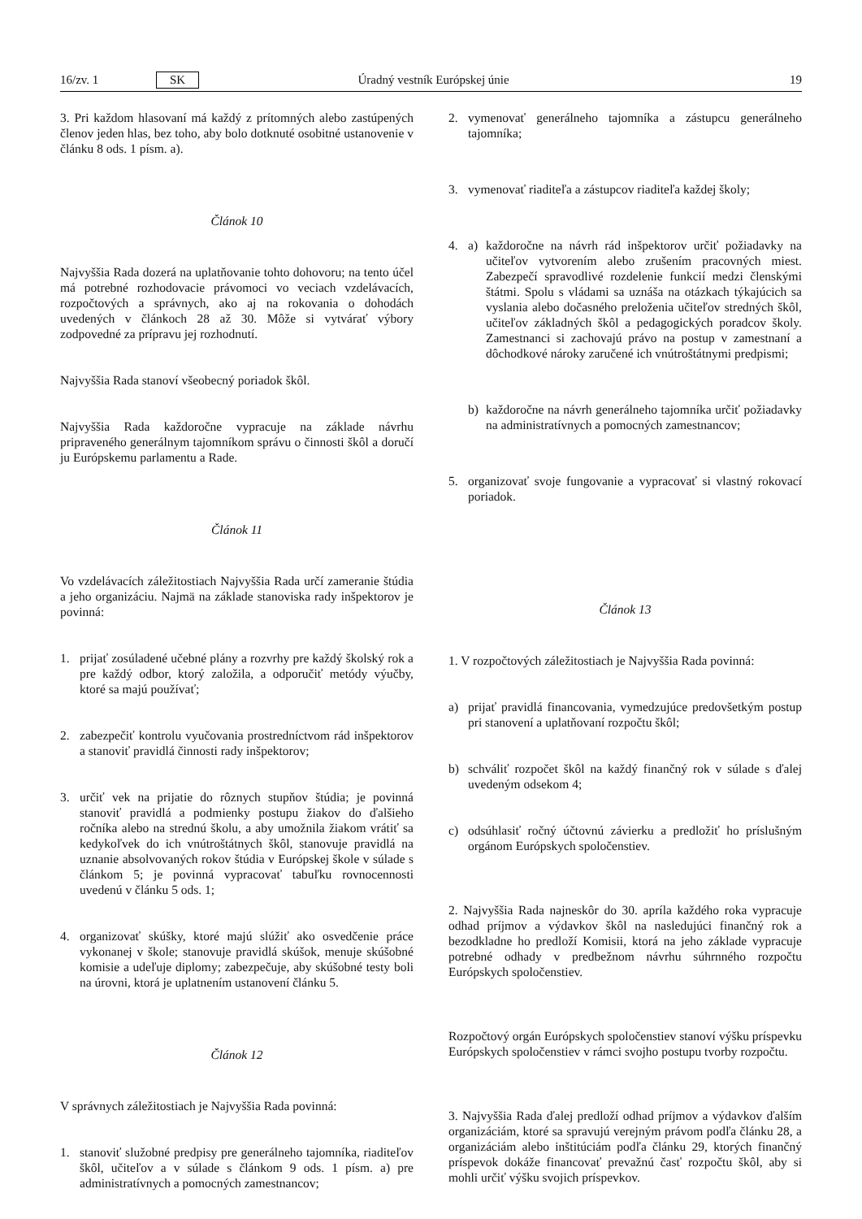16/zv. 1 SK Úradný vestník Európskej únie 19
3. Pri každom hlasovaní má každý z prítomných alebo zastúpených členov jeden hlas, bez toho, aby bolo dotknuté osobitné ustanovenie v článku 8 ods. 1 písm. a).
Článok 10
Najvyššia Rada dozerá na uplatňovanie tohto dohovoru; na tento účel má potrebné rozhodovacie právomoci vo veciach vzdelávacích, rozpočtových a správnych, ako aj na rokovania o dohodách uvedených v článkoch 28 až 30. Môže si vytvárať výbory zodpovedné za prípravu jej rozhodnutí.
Najvyššia Rada stanoví všeobecný poriadok škôl.
Najvyššia Rada každoročne vypracuje na základe návrhu pripraveného generálnym tajomníkom správu o činnosti škôl a doručí ju Európskemu parlamentu a Rade.
Článok 11
Vo vzdelávacích záležitostiach Najvyššia Rada určí zameranie štúdia a jeho organizáciu. Najmä na základe stanoviska rady inšpektorov je povinná:
1. prijať zosúladené učebné plány a rozvrhy pre každý školský rok a pre každý odbor, ktorý založila, a odporučiť metódy výučby, ktoré sa majú používať;
2. zabezpečiť kontrolu vyučovania prostredníctvom rád inšpektorov a stanoviť pravidlá činnosti rady inšpektorov;
3. určiť vek na prijatie do rôznych stupňov štúdia; je povinná stanoviť pravidlá a podmienky postupu žiakov do ďalšieho ročníka alebo na strednú školu, a aby umožnila žiakom vrátiť sa kedykoľvek do ich vnútroštátnych škôl, stanovuje pravidlá na uznanie absolvovaných rokov štúdia v Európskej škole v súlade s článkom 5; je povinná vypracovať tabuľku rovnocennosti uvedenú v článku 5 ods. 1;
4. organizovať skúšky, ktoré majú slúžiť ako osvedčenie práce vykonanej v škole; stanovuje pravidlá skúšok, menuje skúšobné komisie a udeľuje diplomy; zabezpečuje, aby skúšobné testy boli na úrovni, ktorá je uplatnením ustanovení článku 5.
Článok 12
V správnych záležitostiach je Najvyššia Rada povinná:
1. stanoviť služobné predpisy pre generálneho tajomníka, riaditeľov škôl, učiteľov a v súlade s článkom 9 ods. 1 písm. a) pre administratívnych a pomocných zamestnancov;
2. vymenovať generálneho tajomníka a zástupcu generálneho tajomníka;
3. vymenovať riaditeľa a zástupcov riaditeľa každej školy;
4. a) každoročne na návrh rád inšpektorov určiť požiadavky na učiteľov vytvorením alebo zrušením pracovných miest. Zabezpečí spravodlivé rozdelenie funkcií medzi členskými štátmi. Spolu s vládami sa uznáša na otázkach týkajúcich sa vyslania alebo dočasného preloženia učiteľov stredných škôl, učiteľov základných škôl a pedagogických poradcov školy. Zamestnanci si zachovajú právo na postup v zamestnaní a dôchodkové nároky zaručené ich vnútroštátnymi predpismi;
b) každoročne na návrh generálneho tajomníka určiť požiadavky na administratívnych a pomocných zamestnancov;
5. organizovať svoje fungovanie a vypracovať si vlastný rokovací poriadok.
Článok 13
1. V rozpočtových záležitostiach je Najvyššia Rada povinná:
a) prijať pravidlá financovania, vymedzujúce predovšetkým postup pri stanovení a uplatňovaní rozpočtu škôl;
b) schváliť rozpočet škôl na každý finančný rok v súlade s ďalej uvedeným odsekom 4;
c) odsúhlasiť ročný účtovnú závierku a predložiť ho príslušným orgánom Európskych spoločenstiev.
2. Najvyššia Rada najneskôr do 30. apríla každého roka vypracuje odhad príjmov a výdavkov škôl na nasledujúci finančný rok a bezodkladne ho predloží Komisii, ktorá na jeho základe vypracuje potrebné odhady v predbežnom návrhu súhrnného rozpočtu Európskych spoločenstiev.
Rozpočtový orgán Európskych spoločenstiev stanoví výšku príspevku Európskych spoločenstiev v rámci svojho postupu tvorby rozpočtu.
3. Najvyššia Rada ďalej predloží odhad príjmov a výdavkov ďalším organizáciám, ktoré sa spravujú verejným právom podľa článku 28, a organizáciám alebo inštitúciám podľa článku 29, ktorých finančný príspevok dokáže financovať prevažnú časť rozpočtu škôl, aby si mohli určiť výšku svojich príspevkov.